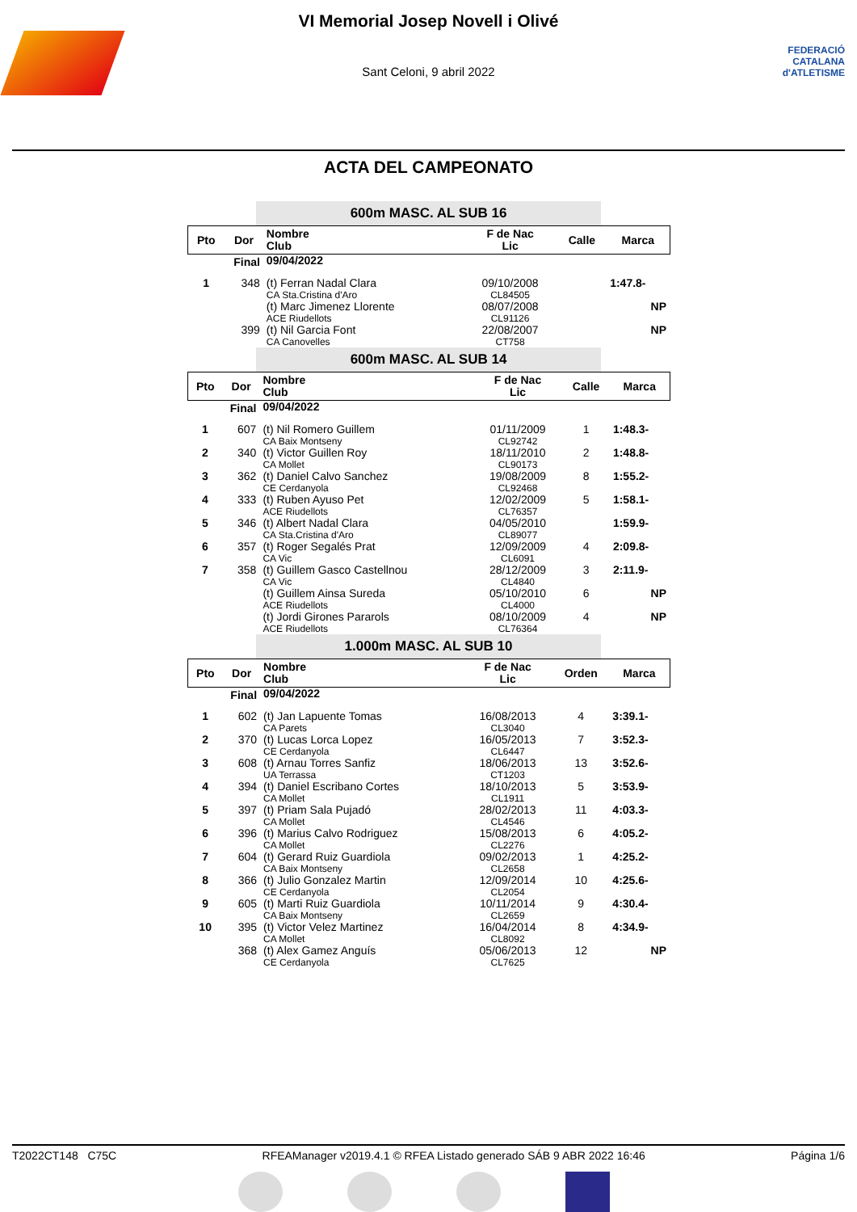FEDERACIÓ CATALANA d'ATLETISME
VI Memorial Josep Novell i Olivé
Sant Celoni, 9 abril 2022
ACTA DEL CAMPEONATO
600m MASC. AL SUB 16
| Pto | Dor | Nombre Club | F de Nac Lic | Calle | Marca |
| --- | --- | --- | --- | --- | --- |
| Final | | 09/04/2022 | | | |
| 1 | 348 | (t) Ferran Nadal Clara CA Sta.Cristina d'Aro | 09/10/2008 CL84505 | | 1:47.8- |
| | | (t) Marc Jimenez Llorente ACE Riudellots | 08/07/2008 CL91126 | | NP |
| | 399 | (t) Nil Garcia Font CA Canovelles | 22/08/2007 CT758 | | NP |
600m MASC. AL SUB 14
| Pto | Dor | Nombre Club | F de Nac Lic | Calle | Marca |
| --- | --- | --- | --- | --- | --- |
| Final | | 09/04/2022 | | | |
| 1 | 607 | (t) Nil Romero Guillem CA Baix Montseny | 01/11/2009 CL92742 | 1 | 1:48.3- |
| 2 | 340 | (t) Victor Guillen Roy CA Mollet | 18/11/2010 CL90173 | 2 | 1:48.8- |
| 3 | 362 | (t) Daniel Calvo Sanchez CE Cerdanyola | 19/08/2009 CL92468 | 8 | 1:55.2- |
| 4 | 333 | (t) Ruben Ayuso Pet ACE Riudellots | 12/02/2009 CL76357 | 5 | 1:58.1- |
| 5 | 346 | (t) Albert Nadal Clara CA Sta.Cristina d'Aro | 04/05/2010 CL89077 | | 1:59.9- |
| 6 | 357 | (t) Roger Segalés Prat CA Vic | 12/09/2009 CL6091 | 4 | 2:09.8- |
| 7 | 358 | (t) Guillem Gasco Castellnou CA Vic | 28/12/2009 CL4840 | 3 | 2:11.9- |
| | | (t) Guillem Ainsa Sureda ACE Riudellots | 05/10/2010 CL4000 | 6 | NP |
| | | (t) Jordi Girones Pararols ACE Riudellots | 08/10/2009 CL76364 | 4 | NP |
1.000m MASC. AL SUB 10
| Pto | Dor | Nombre Club | F de Nac Lic | Orden | Marca |
| --- | --- | --- | --- | --- | --- |
| Final | | 09/04/2022 | | | |
| 1 | 602 | (t) Jan Lapuente Tomas CA Parets | 16/08/2013 CL3040 | 4 | 3:39.1- |
| 2 | 370 | (t) Lucas Lorca Lopez CE Cerdanyola | 16/05/2013 CL6447 | 7 | 3:52.3- |
| 3 | 608 | (t) Arnau Torres Sanfiz UA Terrassa | 18/06/2013 CT1203 | 13 | 3:52.6- |
| 4 | 394 | (t) Daniel Escribano Cortes CA Mollet | 18/10/2013 CL1911 | 5 | 3:53.9- |
| 5 | 397 | (t) Priam Sala Pujadó CA Mollet | 28/02/2013 CL4546 | 11 | 4:03.3- |
| 6 | 396 | (t) Marius Calvo Rodriguez CA Mollet | 15/08/2013 CL2276 | 6 | 4:05.2- |
| 7 | 604 | (t) Gerard Ruiz Guardiola CA Baix Montseny | 09/02/2013 CL2658 | 1 | 4:25.2- |
| 8 | 366 | (t) Julio Gonzalez Martin CE Cerdanyola | 12/09/2014 CL2054 | 10 | 4:25.6- |
| 9 | 605 | (t) Marti Ruiz Guardiola CA Baix Montseny | 10/11/2014 CL2659 | 9 | 4:30.4- |
| 10 | 395 | (t) Victor Velez Martinez CA Mollet | 16/04/2014 CL8092 | 8 | 4:34.9- |
| | 368 | (t) Alex Gamez Anguís CE Cerdanyola | 05/06/2013 CL7625 | 12 | NP |
T2022CT148 C75C RFEAManager v2019.4.1 © RFEA Listado generado SÁB 9 ABR 2022 16:46 Página 1/6